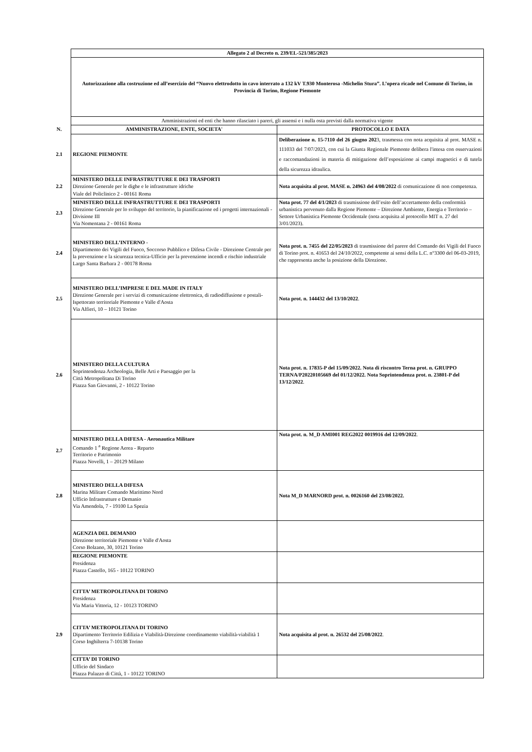| | Allegato 2 al Decreto n. 239/EL-521/385/2023 | |
| | Autorizzazione alla costruzione ed all’esercizio del “Nuovo elettrodotto in cavo interrato a 132 kV T.930 Monterosa -Michelin Stura”. L’opera ricade nel Comune di Torino, in Provincia di Torino, Regione Piemonte | |
| | Amministrazioni ed enti che hanno rilasciato i pareri, gli assensi e i nulla osta previsti dalla normativa vigente | |
| N. | AMMINISTRAZIONE, ENTE, SOCIETA' | PROTOCOLLO E DATA |
| 2.1 | REGIONE PIEMONTE | Deliberazione n. 15-7110 del 26 giugno 202 3, trasmessa con nota acquisita al prot. MASE n. 111033 del 7/07/2023, con cui la Giunta Regionale Piemonte delibera l'intesa con osservazioni e raccomandazioni in materia di mitigazione dell’esposizione ai campi magnetici e di tutela della sicurezza idraulica. |
| 2.2 | MINISTERO DELLE INFRASTRUTTURE E DEI TRASPORTI Direzione Generale per le dighe e le infrastrutture idriche Viale del Policlinico 2 - 00161 Roma | Nota acquisita al prot. MASE n. 24963 del 4/08/2022 di comunicazione di non competenza. |
| 2.3 | MINISTERO DELLE INFRASTRUTTURE E DEI TRASPORTI Direzione Generale per lo sviluppo del territorio, la pianificazione ed i progetti internazionali - Divisione III Via Nomentana 2 - 00161 Roma | Nota prot. 77 del 4/1/2023 di trasmissione dell’esito dell’accertamento della conformità urbanistica pervenuto dalla Regione Piemonte – Direzione Ambiente, Energia e Territorio –Settore Urbanistica Piemonte Occidentale (nota acquisita al protocollo MIT n. 27 del 3/01/2023). |
| 2.4 | MINISTERO DELL’INTERNO - Dipartimento dei Vigili del Fuoco, Soccorso Pubblico e Difesa Civile - Direzione Centrale per la prevenzione e la sicurezza tecnica-Ufficio per la prevenzione incendi e rischio industriale Largo Santa Barbara 2 - 00178 Roma | Nota prot. n. 7455 del 22/05/2023 di trasmissione del parere del Comando dei Vigili del Fuoco di Torino prot. n. 41653 del 24/10/2022, competente ai sensi della L.C. n°3300 del 06-03-2019, che rappresenta anche la posizione della Direzione. |
| 2.5 | MINISTERO DELL’IMPRESE E DEL MADE IN ITALY Direzione Generale per i servizi di comunicazione elettronica, di radiodiffusione e postali-Ispettorato territoriale Piemonte e Valle d'Aosta Via Alfieri, 10 – 10121 Torino | Nota prot. n. 144432 del 13/10/2022 . |
| 2.6 | MINISTERO DELLA CULTURA Soprintendenza Archeologia, Belle Arti e Paesaggio per la Città Metropolitana Di Torino Piazza San Giovanni, 2 - 10122 Torino | Nota prot. n. 17835-P del 15/09/2022. Nota di riscontro Terna prot. n. GRUPPO TERNA/P20220105669 del 01/12/2022. Nota Soprintendenza prot. n. 23801-P del 13/12/2022 . |
| 2.7 | MINISTERO DELLA DIFESA - Aeronautica Militare Comando 1 <sup>a</sup> Regione Aerea - Reparto Territorio e Patrimonio Piazza Novelli, 1 – 20129 Milano | Nota prot. n. M_D AMI001 REG2022 0019916 del 12/09/2022 . |
| 2.8 | MINISTERO DELLA DIFESA Marina Militare Comando Marittimo Nord Ufficio Infrastrutture e Demanio Via Amendola, 7 - 19100 La Spezia | Nota M_D MARNORD prot. n. 0026160 del 23/08/2022. |
| | AGENZIA DEL DEMANIO Direzione territoriale Piemonte e Valle d'Aosta Corso Bolzano, 30, 10121 Torino | |
| | REGIONE PIEMONTE Presidenza Piazza Castello, 165 - 10122 TORINO | |
| | CITTA’ METROPOLITANA DI TORINO Presidenza Via Maria Vittoria, 12 - 10123 TORINO | |
| 2.9 | CITTA’ METROPOLITANA DI TORINO Dipartimento Territorio Edilizia e Viabilità-Direzione coordinamento viabilità-viabilità 1 Corso Inghilterra 7-10138 Torino | Nota acquisita al prot. n. 26532 del 25/08/2022 . |
| | CITTA’ DI TORINO Ufficio del Sindaco Piazza Palazzo di Città, 1 - 10122 TORINO | |